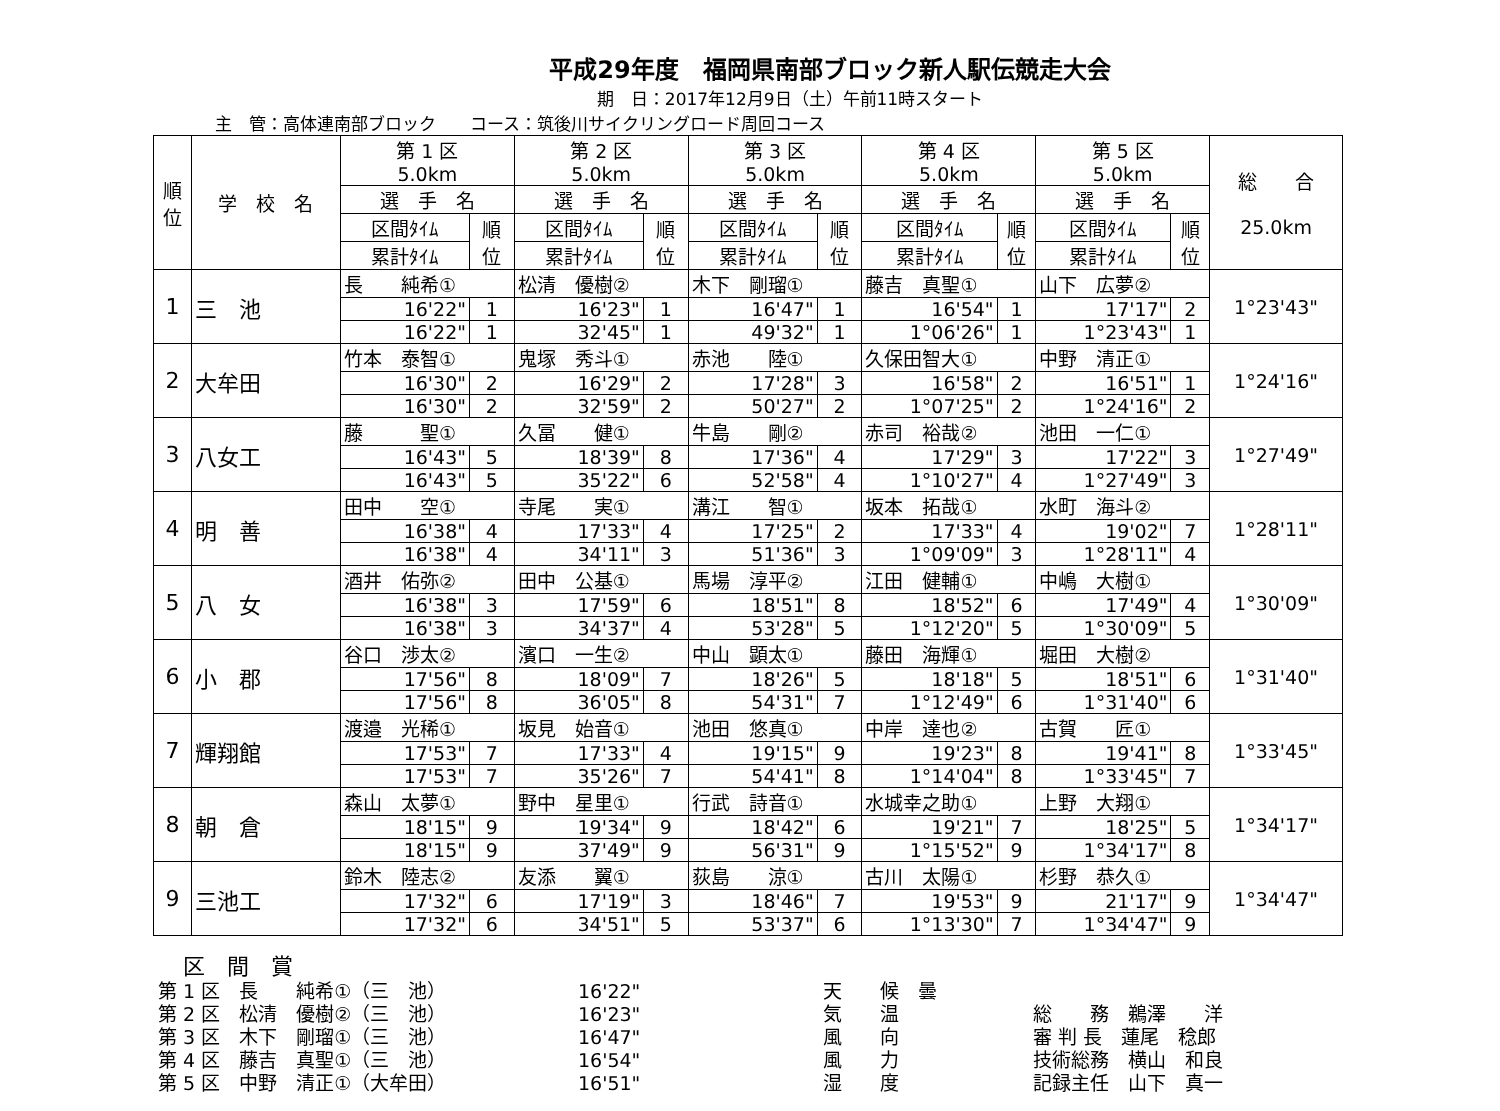平成29年度　福岡県南部ブロック新人駅伝競走大会
期　日：2017年12月9日（土）午前11時スタート
主　管：高体連南部ブロック　　コース：筑後川サイクリングロード周回コース
| 順 位 | 学 校 名 | 第 1 区 5.0km | | 第 2 区 5.0km | | 第 3 区 5.0km | | 第 4 区 5.0km | | 第 5 区 5.0km | | 総 合 25.0km |
| --- | --- | --- | --- | --- | --- | --- | --- | --- | --- | --- | --- | --- |
| | | 選 手 名 | | 選 手 名 | | 選 手 名 | | 選 手 名 | | 選 手 名 | | |
| | | 区間ﾀｲﾑ | 順 位 | 区間ﾀｲﾑ | 順 位 | 区間ﾀｲﾑ | 順 位 | 区間ﾀｲﾑ | 順 位 | 区間ﾀｲﾑ | 順 位 | |
| | | 累計ﾀｲﾑ | | 累計ﾀｲﾑ | | 累計ﾀｲﾑ | | 累計ﾀｲﾑ | | 累計ﾀｲﾑ | | |
| 1 | 三 池 | 長 純希① | | 松清 優樹② | | 木下 剛瑠① | | 藤吉 真聖① | | 山下 広夢② | | 1°23'43" |
| | | 16'22" | 1 | 16'23" | 1 | 16'47" | 1 | 16'54" | 1 | 17'17" | 2 | |
| | | 16'22" | 1 | 32'45" | 1 | 49'32" | 1 | 1°06'26" | 1 | 1°23'43" | 1 | |
| 2 | 大牟田 | 竹本 泰智① | | 鬼塚 秀斗① | | 赤池 陸① | | 久保田智大① | | 中野 清正① | | 1°24'16" |
| | | 16'30" | 2 | 16'29" | 2 | 17'28" | 3 | 16'58" | 2 | 16'51" | 1 | |
| | | 16'30" | 2 | 32'59" | 2 | 50'27" | 2 | 1°07'25" | 2 | 1°24'16" | 2 | |
| 3 | 八女工 | 藤 聖① | | 久冨 健① | | 牛島 剛② | | 赤司 裕哉② | | 池田 一仁① | | 1°27'49" |
| | | 16'43" | 5 | 18'39" | 8 | 17'36" | 4 | 17'29" | 3 | 17'22" | 3 | |
| | | 16'43" | 5 | 35'22" | 6 | 52'58" | 4 | 1°10'27" | 4 | 1°27'49" | 3 | |
| 4 | 明 善 | 田中 空① | | 寺尾 実① | | 溝江 智① | | 坂本 拓哉① | | 水町 海斗② | | 1°28'11" |
| | | 16'38" | 4 | 17'33" | 4 | 17'25" | 2 | 17'33" | 4 | 19'02" | 7 | |
| | | 16'38" | 4 | 34'11" | 3 | 51'36" | 3 | 1°09'09" | 3 | 1°28'11" | 4 | |
| 5 | 八 女 | 酒井 佑弥② | | 田中 公基① | | 馬場 淳平② | | 江田 健輔① | | 中嶋 大樹① | | 1°30'09" |
| | | 16'38" | 3 | 17'59" | 6 | 18'51" | 8 | 18'52" | 6 | 17'49" | 4 | |
| | | 16'38" | 3 | 34'37" | 4 | 53'28" | 5 | 1°12'20" | 5 | 1°30'09" | 5 | |
| 6 | 小 郡 | 谷口 渉太② | | 濱口 一生② | | 中山 顕太① | | 藤田 海輝① | | 堀田 大樹② | | 1°31'40" |
| | | 17'56" | 8 | 18'09" | 7 | 18'26" | 5 | 18'18" | 5 | 18'51" | 6 | |
| | | 17'56" | 8 | 36'05" | 8 | 54'31" | 7 | 1°12'49" | 6 | 1°31'40" | 6 | |
| 7 | 輝翔館 | 渡邉 光稀① | | 坂見 始音① | | 池田 悠真① | | 中岸 達也② | | 古賀 匠① | | 1°33'45" |
| | | 17'53" | 7 | 17'33" | 4 | 19'15" | 9 | 19'23" | 8 | 19'41" | 8 | |
| | | 17'53" | 7 | 35'26" | 7 | 54'41" | 8 | 1°14'04" | 8 | 1°33'45" | 7 | |
| 8 | 朝 倉 | 森山 太夢① | | 野中 星里① | | 行武 詩音① | | 水城幸之助① | | 上野 大翔① | | 1°34'17" |
| | | 18'15" | 9 | 19'34" | 9 | 18'42" | 6 | 19'21" | 7 | 18'25" | 5 | |
| | | 18'15" | 9 | 37'49" | 9 | 56'31" | 9 | 1°15'52" | 9 | 1°34'17" | 8 | |
| 9 | 三池工 | 鈴木 陸志② | | 友添 翼① | | 荻島 涼① | | 古川 太陽① | | 杉野 恭久① | | 1°34'47" |
| | | 17'32" | 6 | 17'19" | 3 | 18'46" | 7 | 19'53" | 9 | 21'17" | 9 | |
| | | 17'32" | 6 | 34'51" | 5 | 53'37" | 6 | 1°13'30" | 7 | 1°34'47" | 9 | |
区　間　賞
第 1 区　長　　純希①（三　池）
第 2 区　松清　優樹②（三　池）
第 3 区　木下　剛瑠①（三　池）
第 4 区　藤吉　真聖①（三　池）
第 5 区　中野　清正①（大牟田）
16'22"
16'23"
16'47"
16'54"
16'51"
天　　候　曇
気　　温
風　　向
風　　力
湿　　度
総　　務　鵜澤　　洋
審 判 長　蓮尾　稔郎
技術総務　横山　和良
記録主任　山下　真一